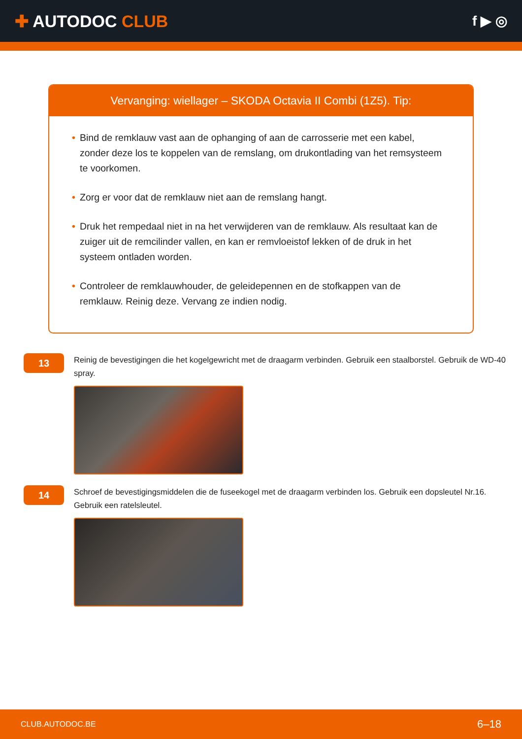✚ AUTODOC CLUB
f ▶ ◎
Vervanging: wiellager – SKODA Octavia II Combi (1Z5). Tip:
• Bind de remklauw vast aan de ophanging of aan de carrosserie met een kabel, zonder deze los te koppelen van de remslang, om drukontlading van het remsysteem te voorkomen.
• Zorg er voor dat de remklauw niet aan de remslang hangt.
• Druk het rempedaal niet in na het verwijderen van de remklauw. Als resultaat kan de zuiger uit de remcilinder vallen, en kan er remvloeistof lekken of de druk in het systeem ontladen worden.
• Controleer de remklauwhouder, de geleidepennen en de stofkappen van de remklauw. Reinig deze. Vervang ze indien nodig.
13
Reinig de bevestigingen die het kogelgewricht met de draagarm verbinden. Gebruik een staalborstel. Gebruik de WD-40 spray.
14
Schroef de bevestigingsmiddelen die de fuseekogel met de draagarm verbinden los. Gebruik een dopsleutel Nr.16. Gebruik een ratelsleutel.
CLUB.AUTODOC.BE 6–18